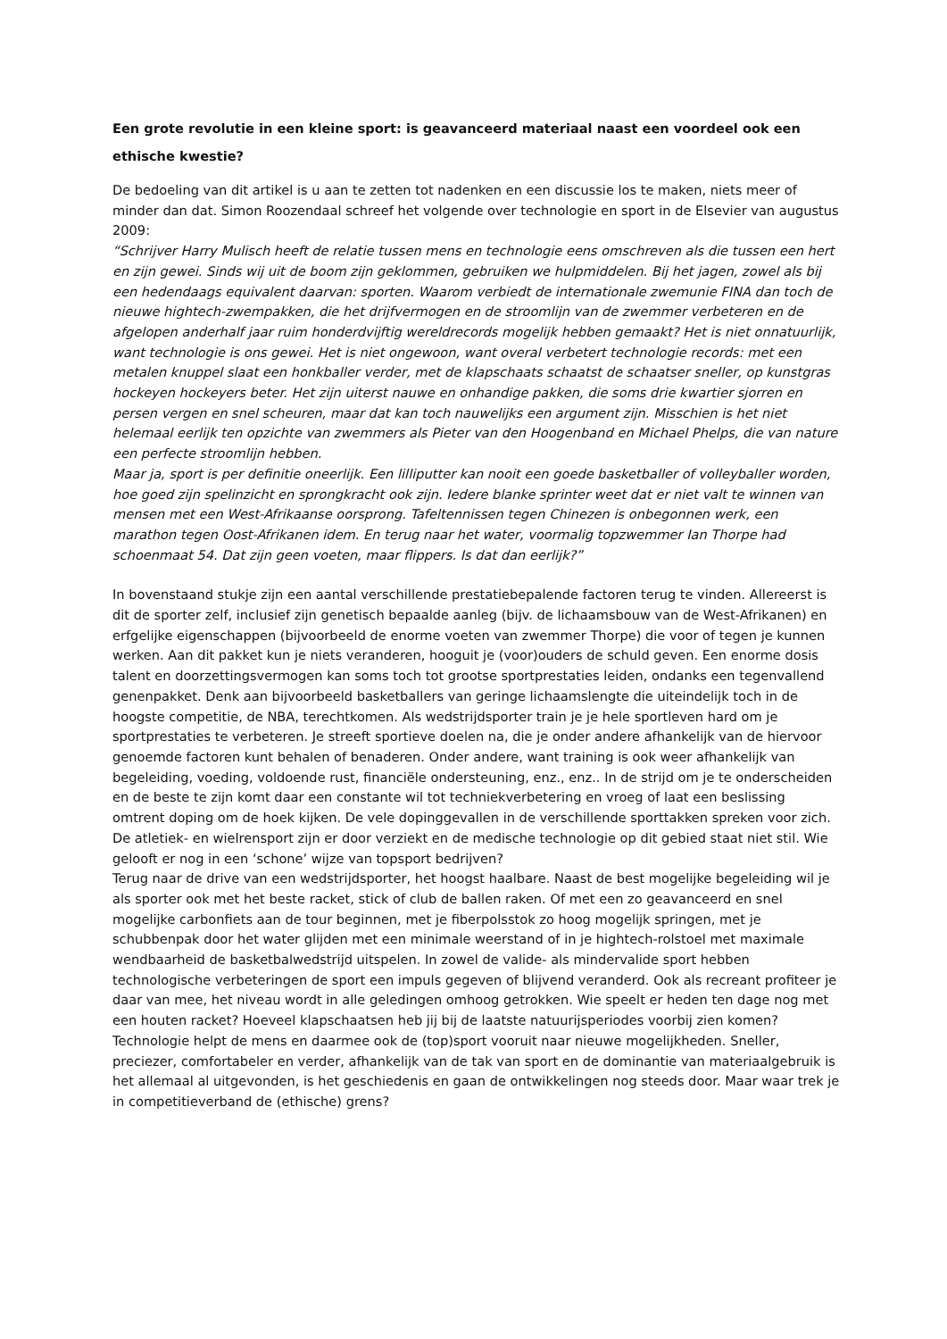Een grote revolutie in een kleine sport: is geavanceerd materiaal naast een voordeel ook een ethische kwestie?
De bedoeling van dit artikel is u aan te zetten tot nadenken en een discussie los te maken, niets meer of minder dan dat. Simon Roozendaal schreef het volgende over technologie en sport in de Elsevier van augustus 2009:
“Schrijver Harry Mulisch heeft de relatie tussen mens en technologie eens omschreven als die tussen een hert en zijn gewei. Sinds wij uit de boom zijn geklommen, gebruiken we hulpmiddelen. Bij het jagen, zowel als bij een hedendaags equivalent daarvan: sporten. Waarom verbiedt de internationale zwemunie FINA dan toch de nieuwe hightech-zwempakken, die het drijfvermogen en de stroomlijn van de zwemmer verbeteren en de afgelopen anderhalf jaar ruim honderdvijftig wereldrecords mogelijk hebben gemaakt? Het is niet onnatuurlijk, want technologie is ons gewei. Het is niet ongewoon, want overal verbetert technologie records: met een metalen knuppel slaat een honkballer verder, met de klapschaats schaatst de schaatser sneller, op kunstgras hockeyen hockeyers beter. Het zijn uiterst nauwe en onhandige pakken, die soms drie kwartier sjorren en persen vergen en snel scheuren, maar dat kan toch nauwelijks een argument zijn. Misschien is het niet helemaal eerlijk ten opzichte van zwemmers als Pieter van den Hoogenband en Michael Phelps, die van nature een perfecte stroomlijn hebben.
Maar ja, sport is per definitie oneerlijk. Een lilliputter kan nooit een goede basketballer of volleyballer worden, hoe goed zijn spelinzicht en sprongkracht ook zijn. Iedere blanke sprinter weet dat er niet valt te winnen van mensen met een West-Afrikaanse oorsprong. Tafeltennissen tegen Chinezen is onbegonnen werk, een marathon tegen Oost-Afrikanen idem. En terug naar het water, voormalig topzwemmer Ian Thorpe had schoenmaat 54. Dat zijn geen voeten, maar flippers. Is dat dan eerlijk?”
In bovenstaand stukje zijn een aantal verschillende prestatiebepalende factoren terug te vinden. Allereerst is dit de sporter zelf, inclusief zijn genetisch bepaalde aanleg (bijv. de lichaamsbouw van de West-Afrikanen) en erfgelijke eigenschappen (bijvoorbeeld de enorme voeten van zwemmer Thorpe) die voor of tegen je kunnen werken. Aan dit pakket kun je niets veranderen, hooguit je (voor)ouders de schuld geven. Een enorme dosis talent en doorzettingsvermogen kan soms toch tot grootse sportprestaties leiden, ondanks een tegenvallend genenpakket. Denk aan bijvoorbeeld basketballers van geringe lichaamslengte die uiteindelijk toch in de hoogste competitie, de NBA, terechtkomen. Als wedstrijdsporter train je je hele sportleven hard om je sportprestaties te verbeteren. Je streeft sportieve doelen na, die je onder andere afhankelijk van de hiervoor genoemde factoren kunt behalen of benaderen. Onder andere, want training is ook weer afhankelijk van begeleiding, voeding, voldoende rust, financiële ondersteuning, enz., enz.. In de strijd om je te onderscheiden en de beste te zijn komt daar een constante wil tot techniekverbetering en vroeg of laat een beslissing omtrent doping om de hoek kijken. De vele dopinggevallen in de verschillende sporttakken spreken voor zich. De atletiek- en wielrensport zijn er door verziekt en de medische technologie op dit gebied staat niet stil. Wie gelooft er nog in een ‘schone’ wijze van topsport bedrijven?
Terug naar de drive van een wedstrijdsporter, het hoogst haalbare. Naast de best mogelijke begeleiding wil je als sporter ook met het beste racket, stick of club de ballen raken. Of met een zo geavanceerd en snel mogelijke carbonfiets aan de tour beginnen, met je fiberpolsstok zo hoog mogelijk springen, met je schubbenpak door het water glijden met een minimale weerstand of in je hightech-rolstoel met maximale wendbaarheid de basketbalwedstrijd uitspelen. In zowel de valide- als mindervalide sport hebben technologische verbeteringen de sport een impuls gegeven of blijvend veranderd. Ook als recreant profiteer je daar van mee, het niveau wordt in alle geledingen omhoog getrokken. Wie speelt er heden ten dage nog met een houten racket? Hoeveel klapschaatsen heb jij bij de laatste natuurijsperiodes voorbij zien komen? Technologie helpt de mens en daarmee ook de (top)sport vooruit naar nieuwe mogelijkheden. Sneller, preciezer, comfortabeler en verder, afhankelijk van de tak van sport en de dominantie van materiaalgebruik is het allemaal al uitgevonden, is het geschiedenis en gaan de ontwikkelingen nog steeds door. Maar waar trek je in competitieverband de (ethische) grens?